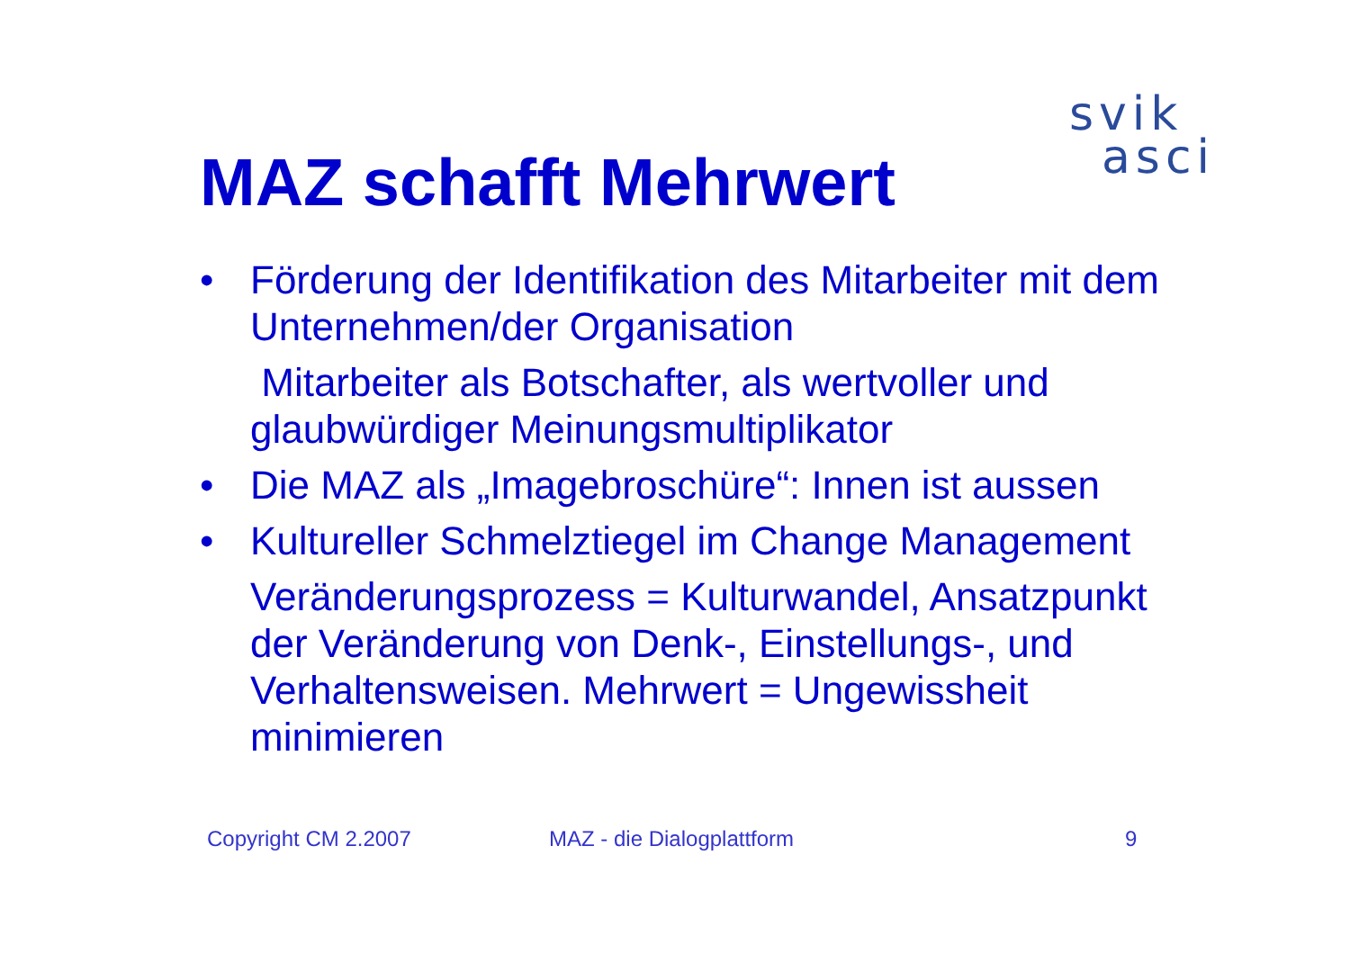svik
asci
MAZ schafft Mehrwert
• Förderung der Identifikation des Mitarbeiter mit dem Unternehmen/der Organisation
Mitarbeiter als Botschafter, als wertvoller und glaubwürdiger Meinungsmultiplikator
• Die MAZ als „Imagebroschüre“: Innen ist aussen
• Kultureller Schmelztiegel im Change Management
Veränderungsprozess = Kulturwandel, Ansatzpunkt der Veränderung von Denk-, Einstellungs-, und Verhaltensweisen. Mehrwert = Ungewissheit minimieren
Copyright CM 2.2007 MAZ - die Dialogplattform 9